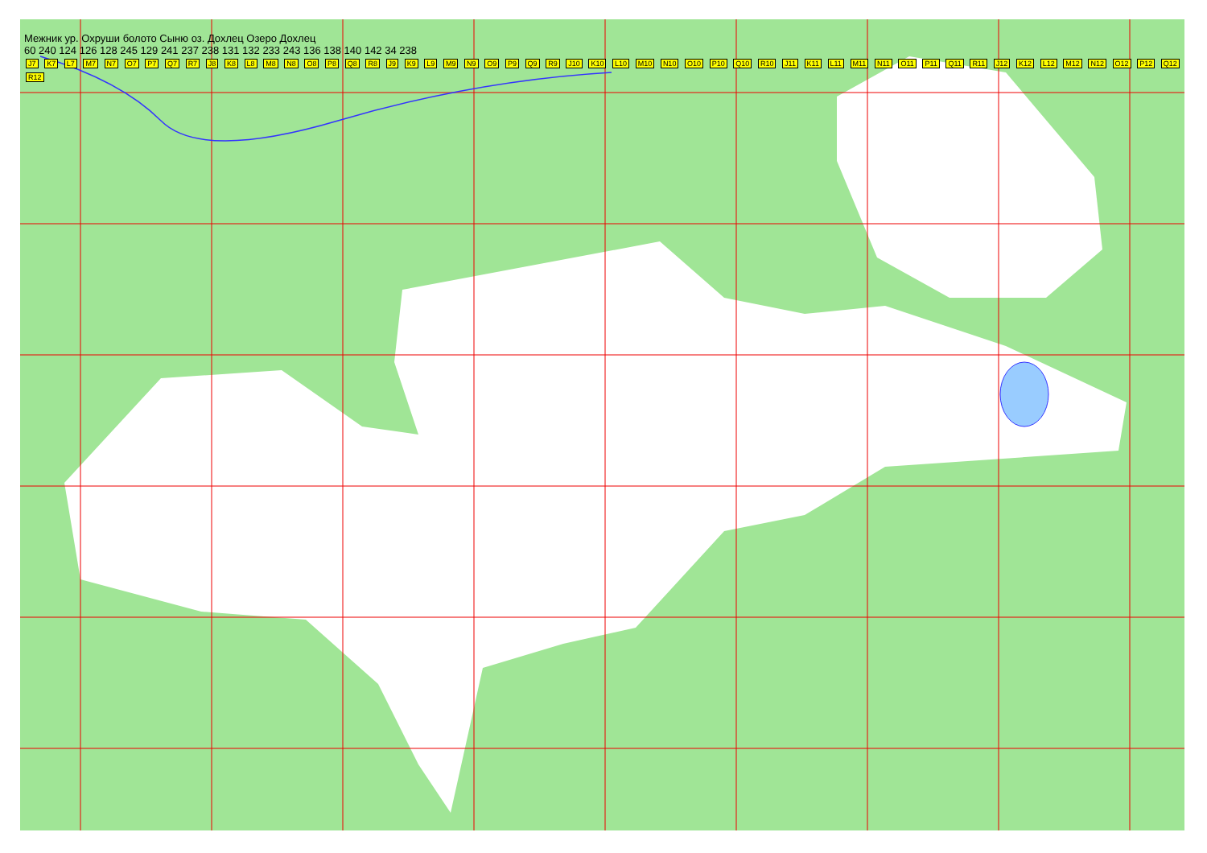Межник ур. Охруши болото Сыню оз. Дохлец Озеро Дохлец
60 240 124 126 128 245 129 241 237 238 131 132 233 243 136 138 140 142 34 238
J7 K7 L7 M7 N7 O7 P7 Q7 R7 J8 K8 L8 M8 N8 O8 P8 Q8 R8 J9 K9 L9 M9 N9 O9 P9 Q9 R9 J10 K10 L10 M10 N10 O10 P10 Q10 R10 J11 K11 L11 M11 N11 O11 P11 Q11 R11 J12 K12 L12 M12 N12 O12 P12 Q12 R12